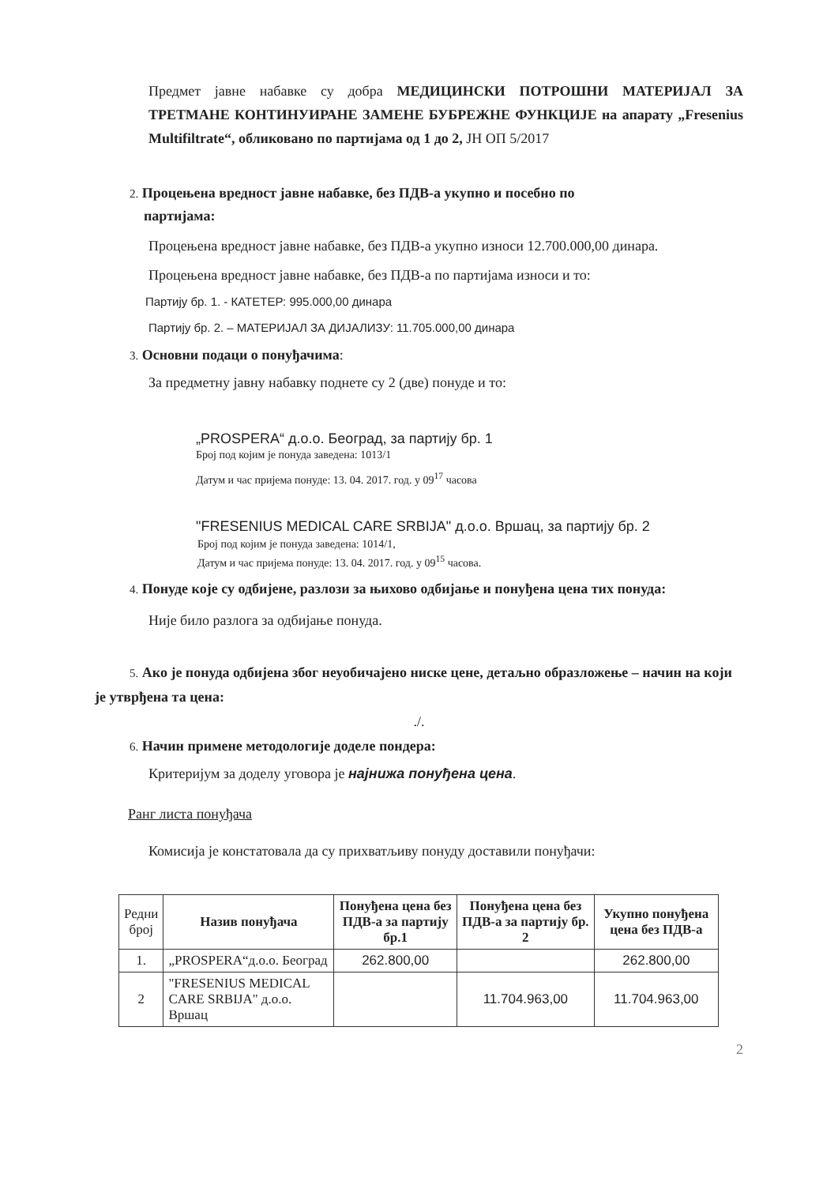Предмет јавне набавке су добра МЕДИЦИНСКИ ПОТРОШНИ МАТЕРИЈАЛ ЗА ТРЕТМАНЕ КОНТИНУИРАНЕ ЗАМЕНЕ БУБРЕЖНЕ ФУНКЦИЈЕ на апарату „Fresenius Multifiltrate“, обликовано по партијама од 1 до 2, ЈН ОП 5/2017
2. Процењена вредност јавне набавке, без ПДВ-а укупно и посебно по
партијама:
Процењена вредност јавне набавке, без ПДВ-а укупно износи 12.700.000,00 динара.
Процењена вредност јавне набавке, без ПДВ-а по партијама износи и то:
Партију бр. 1. - КАТЕТЕР: 995.000,00 динара
Партију бр. 2. – МАТЕРИЈАЛ ЗА ДИЈАЛИЗУ: 11.705.000,00 динара
3. Основни подаци о понуђачима:
За предметну јавну набавку поднете су 2 (две) понуде и то:
„PROSPERA“ д.о.о. Београд, за партију бр. 1
Број под којим је понуда заведена: 1013/1
Датум и час пријема понуде: 13. 04. 2017. год. у 09<sup>17</sup> часова
"FRESENIUS MEDICAL CARE SRBIJA" д.о.о. Вршац, за партију бр. 2
Број под којим је понуда заведена: 1014/1,
Датум и час пријема понуде: 13. 04. 2017. год. у 09<sup>15</sup> часова.
4. Понуде које су одбијене, разлози за њихово одбијање и понуђена цена тих понуда:
Није било разлога за одбијање понуда.
5. Ако је понуда одбијена због неуобичајено ниске цене, детаљно образложење – начин на који је утврђена та цена:
./.
6. Начин примене методологије доделе пондера:
Критеријум за доделу уговора је најнижа понуђена цена.
Ранг листа понуђача
Комисија је констатовала да су прихватљиву понуду доставили понуђачи:
| Редни број | Назив понуђача | Понуђена цена без ПДВ-а за партију бр.1 | Понуђена цена без ПДВ-а за партију бр. 2 | Укупно понуђена цена без ПДВ-а |
| --- | --- | --- | --- | --- |
| 1. | „PROSPERA“д.о.о. Београд | 262.800,00 | | 262.800,00 |
| 2 | "FRESENIUS MEDICAL CARE SRBIJA" д.о.о. Вршац | | 11.704.963,00 | 11.704.963,00 |
2